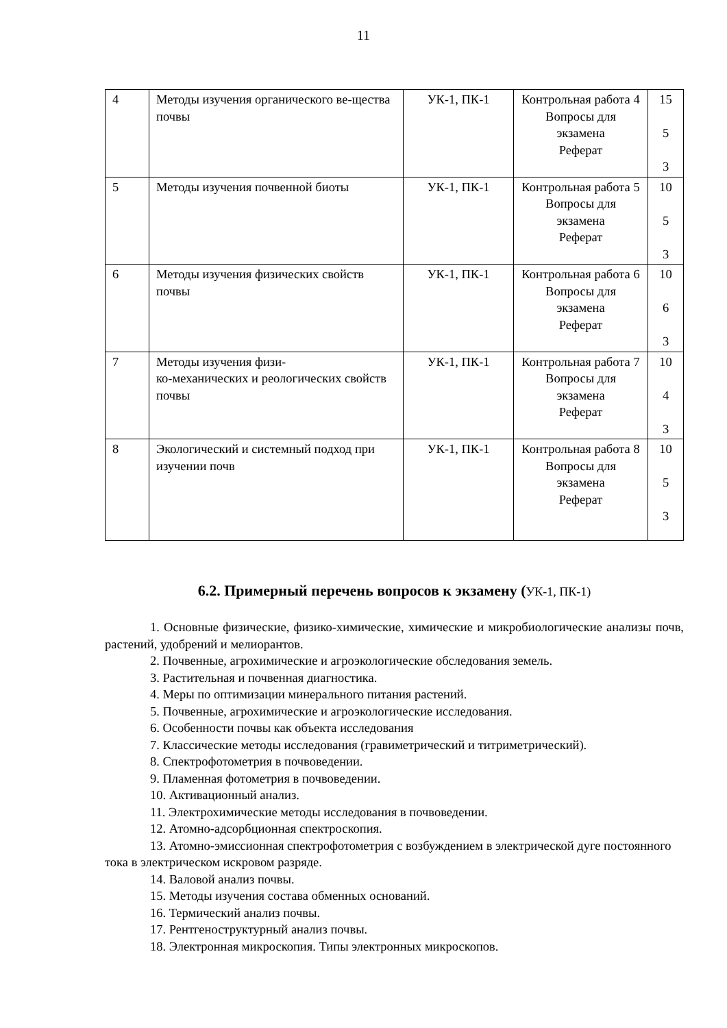11
| 4 | Методы изучения органического ве-щества почвы | УК-1, ПК-1 | Контрольная работа 4 Вопросы для экзамена Реферат | 15 5 3 |
| 5 | Методы изучения почвенной биоты | УК-1, ПК-1 | Контрольная работа 5 Вопросы для экзамена Реферат | 10 5 3 |
| 6 | Методы изучения физических свойств почвы | УК-1, ПК-1 | Контрольная работа 6 Вопросы для экзамена Реферат | 10 6 3 |
| 7 | Методы изучения физи- ко-механических и реологических свойств почвы | УК-1, ПК-1 | Контрольная работа 7 Вопросы для экзамена Реферат | 10 4 3 |
| 8 | Экологический и системный подход при изучении почв | УК-1, ПК-1 | Контрольная работа 8 Вопросы для экзамена Реферат | 10 5 3 |
6.2. Примерный перечень вопросов к экзамену (УК-1, ПК-1)
1. Основные физические, физико-химические, химические и микробиологические анализы почв, растений, удобрений и мелиорантов.
2. Почвенные, агрохимические и агроэкологические обследования земель.
3. Растительная и почвенная диагностика.
4. Меры по оптимизации минерального питания растений.
5. Почвенные, агрохимические и агроэкологические исследования.
6. Особенности почвы как объекта исследования
7. Классические методы исследования (гравиметрический и титриметрический).
8. Спектрофотометрия в почвоведении.
9. Пламенная фотометрия в почвоведении.
10. Активационный анализ.
11. Электрохимические методы исследования в почвоведении.
12. Атомно-адсорбционная спектроскопия.
13. Атомно-эмиссионная спектрофотометрия с возбуждением в электрической дуге постоянного тока в электрическом искровом разряде.
14. Валовой анализ почвы.
15. Методы изучения состава обменных оснований.
16. Термический анализ почвы.
17. Рентгеноструктурный анализ почвы.
18. Электронная микроскопия. Типы электронных микроскопов.